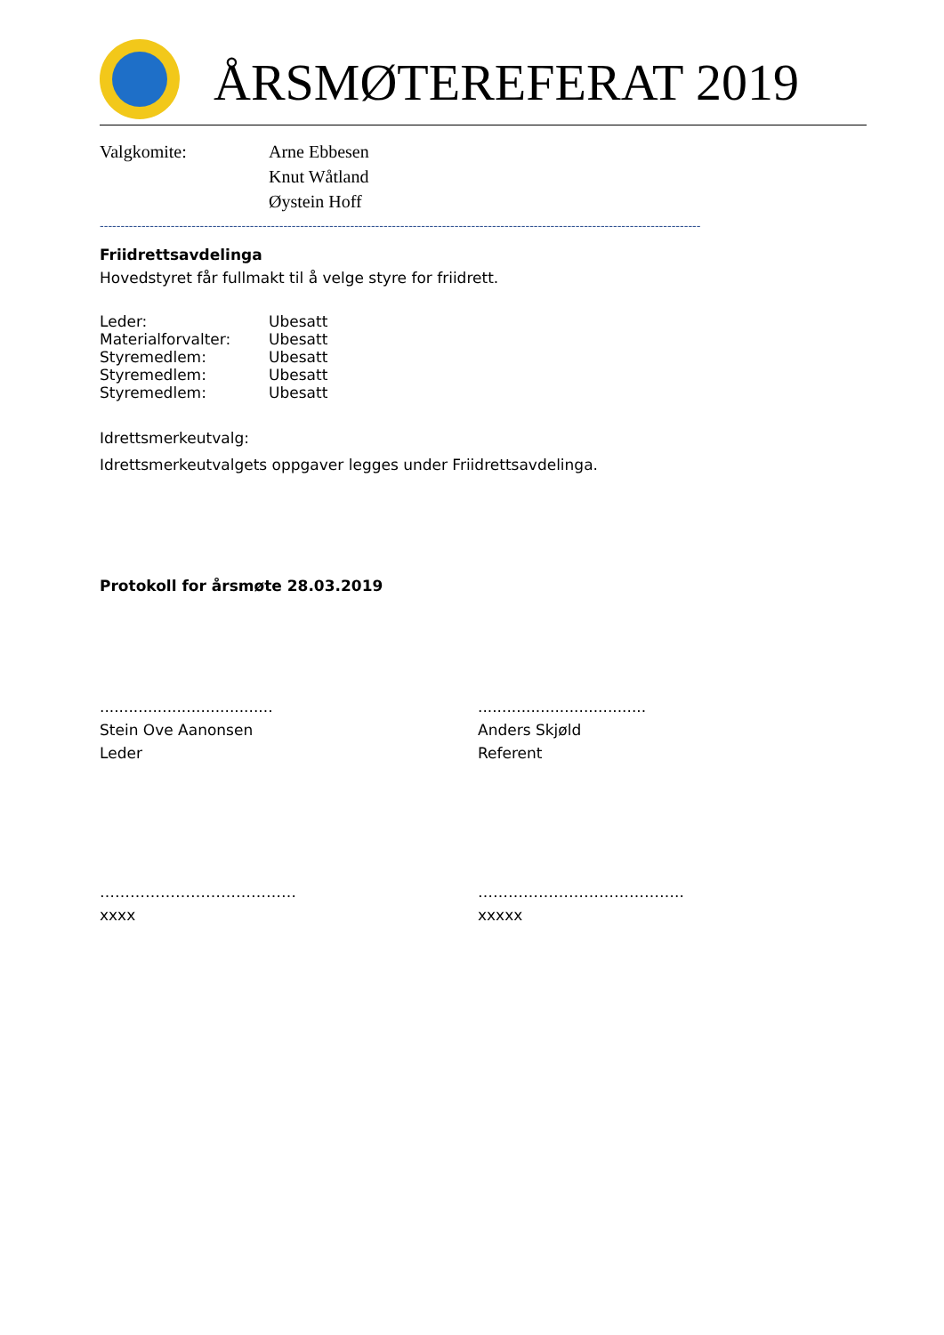ÅRSMØTEREFERAT 2019
Valgkomite: Arne Ebbesen
Knut Wåtland
Øystein Hoff
------------------------------------------------------------------------------------------------------------------------------------------------
Friidrettsavdelinga
Hovedstyret får fullmakt til å velge styre for friidrett.
Leder: Ubesatt
Materialforvalter: Ubesatt
Styremedlem: Ubesatt
Styremedlem: Ubesatt
Styremedlem: Ubesatt
Idrettsmerkeutvalg:
Idrettsmerkeutvalgets oppgaver legges under Friidrettsavdelinga.
Protokoll for årsmøte 28.03.2019
....................................
Stein Ove Aanonsen
Leder
...................................
Anders Skjøld
Referent
…………………………………
xxxx
…………………………………..
xxxxx